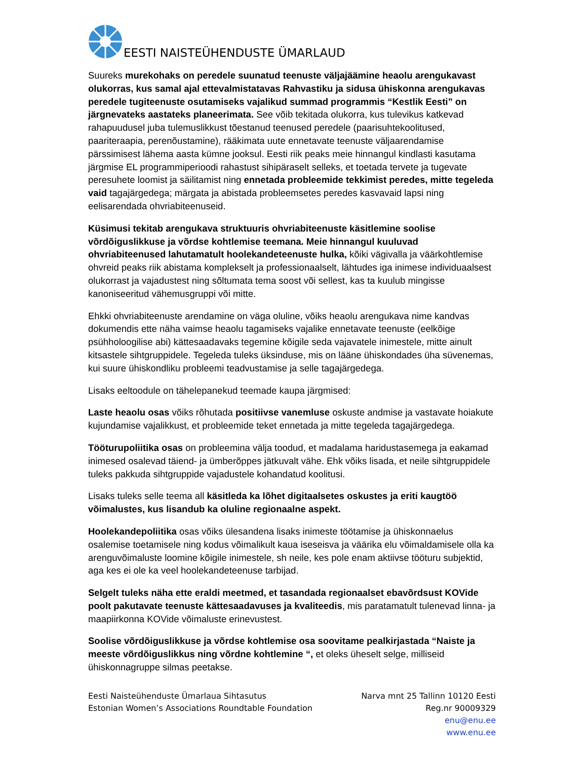EESTI NAISTEÜHENDUSTE ÜMARLAUD
Suureks murekohaks on peredele suunatud teenuste väljajäämine heaolu arengukavast olukorras, kus samal ajal ettevalmistatavas Rahvastiku ja sidusa ühiskonna arengukavas peredele tugiteenuste osutamiseks vajalikud summad programmis “Kestlik Eesti” on järgnevateks aastateks planeerimata. See võib tekitada olukorra, kus tulevikus katkevad rahapuudusel juba tulemuslikkust tõestanud teenused peredele (paarisuhtekoolitused, paariteraapia, perenõustamine), rääkimata uute ennetavate teenuste väljaarendamise pärssimisest lähema aasta kümne jooksul. Eesti riik peaks meie hinnangul kindlasti kasutama järgmise EL programmiperioodi rahastust sihipäraselt selleks, et toetada tervete ja tugevate peresuhete loomist ja säilitamist ning ennetada probleemide tekkimist peredes, mitte tegeleda vaid tagajärgedega; märgata ja abistada probleemsetes peredes kasvavaid lapsi ning eelisarendada ohvriabiteenuseid.
Küsimusi tekitab arengukava struktuuris ohvriabiteenuste käsitlemine soolise võrdõiguslikkuse ja võrdse kohtlemise teemana. Meie hinnangul kuuluvad ohvriabiteenused lahutamatult hoolekandeteenuste hulka, kõiki vägivalla ja väärkohtlemise ohvreid peaks riik abistama komplekselt ja professionaalselt, lähtudes iga inimese individuaalsest olukorrast ja vajadustest ning sõltumata tema soost või sellest, kas ta kuulub mingisse kanoniseeritud vähemusgruppi või mitte.
Ehkki ohvriabiteenuste arendamine on väga oluline, võiks heaolu arengukava nime kandvas dokumendis ette näha vaimse heaolu tagamiseks vajalike ennetavate teenuste (eelkõige psühholoogilise abi) kättesaadavaks tegemine kõigile seda vajavatele inimestele, mitte ainult kitsastele sihtgruppidele. Tegeleda tuleks üksinduse, mis on lääne ühiskondades üha süvenemas, kui suure ühiskondliku probleemi teadvustamise ja selle tagajärgedega.
Lisaks eeltoodule on tähelepanekud teemade kaupa järgmised:
Laste heaolu osas võiks rõhutada positiivse vanemluse oskuste andmise ja vastavate hoiakute kujundamise vajalikkust, et probleemide teket ennetada ja mitte tegeleda tagajärgedega.
Tööturupoliitika osas on probleemina välja toodud, et madalama haridustasemega ja eakamad inimesed osalevad täiend- ja ümberõppes jätkuvalt vähe. Ehk võiks lisada, et neile sihtgruppidele tuleks pakkuda sihtgruppide vajadustele kohandatud koolitusi.
Lisaks tuleks selle teema all käsitleda ka lõhet digitaalsetes oskustes ja eriti kaugtöö võimalustes, kus lisandub ka oluline regionaalne aspekt.
Hoolekandepoliitika osas võiks ülesandena lisaks inimeste töötamise ja ühiskonnaelus osalemise toetamisele ning kodus võimalikult kaua iseseisva ja väärika elu võimaldamisele olla ka arenguvõimaluste loomine kõigile inimestele, sh neile, kes pole enam aktiivse tööturu subjektid, aga kes ei ole ka veel hoolekandeteenuse tarbijad.
Selgelt tuleks näha ette eraldi meetmed, et tasandada regionaalset ebavõrdsust KOVide poolt pakutavate teenuste kättesaadavuses ja kvaliteedis, mis paratamatult tulenevad linna- ja maapiirkonna KOVide võimaluste erinevustest.
Soolise võrdõiguslikkuse ja võrdse kohtlemise osa soovitame pealkirjastada “Naiste ja meeste võrdõiguslikkus ning võrdne kohtlemine “, et oleks üheselt selge, milliseid ühiskonnagruppe silmas peetakse.
Eesti Naisteühenduste Ümarlaua Sihtasutus
Estonian Women’s Associations Roundtable Foundation
Narva mnt 25 Tallinn 10120 Eesti
Reg.nr 90009329
enu@enu.ee
www.enu.ee